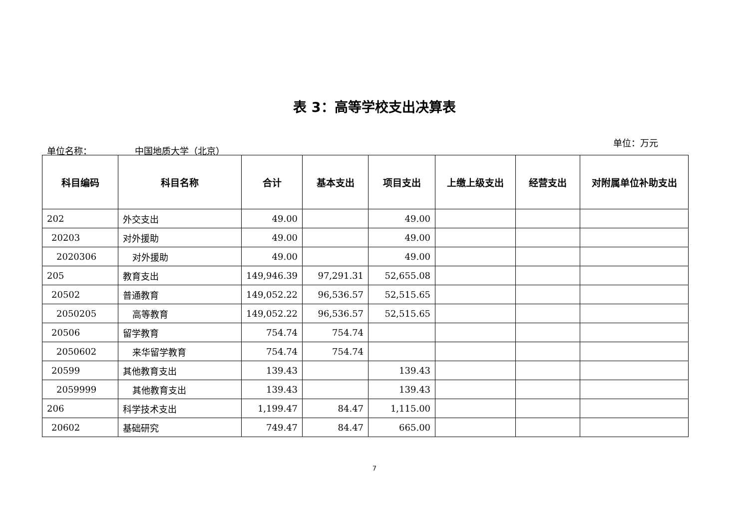表 3：高等学校支出决算表
单位名称： 中国地质大学（北京）
单位：万元
| 科目编码 | 科目名称 | 合计 | 基本支出 | 项目支出 | 上缴上级支出 | 经营支出 | 对附属单位补助支出 |
| --- | --- | --- | --- | --- | --- | --- | --- |
| 202 | 外交支出 | 49.00 | | 49.00 | | | |
| 20203 | 对外援助 | 49.00 | | 49.00 | | | |
| 2020306 | 对外援助 | 49.00 | | 49.00 | | | |
| 205 | 教育支出 | 149,946.39 | 97,291.31 | 52,655.08 | | | |
| 20502 | 普通教育 | 149,052.22 | 96,536.57 | 52,515.65 | | | |
| 2050205 | 高等教育 | 149,052.22 | 96,536.57 | 52,515.65 | | | |
| 20506 | 留学教育 | 754.74 | 754.74 | | | | |
| 2050602 | 来华留学教育 | 754.74 | 754.74 | | | | |
| 20599 | 其他教育支出 | 139.43 | | 139.43 | | | |
| 2059999 | 其他教育支出 | 139.43 | | 139.43 | | | |
| 206 | 科学技术支出 | 1,199.47 | 84.47 | 1,115.00 | | | |
| 20602 | 基础研究 | 749.47 | 84.47 | 665.00 | | | |
7